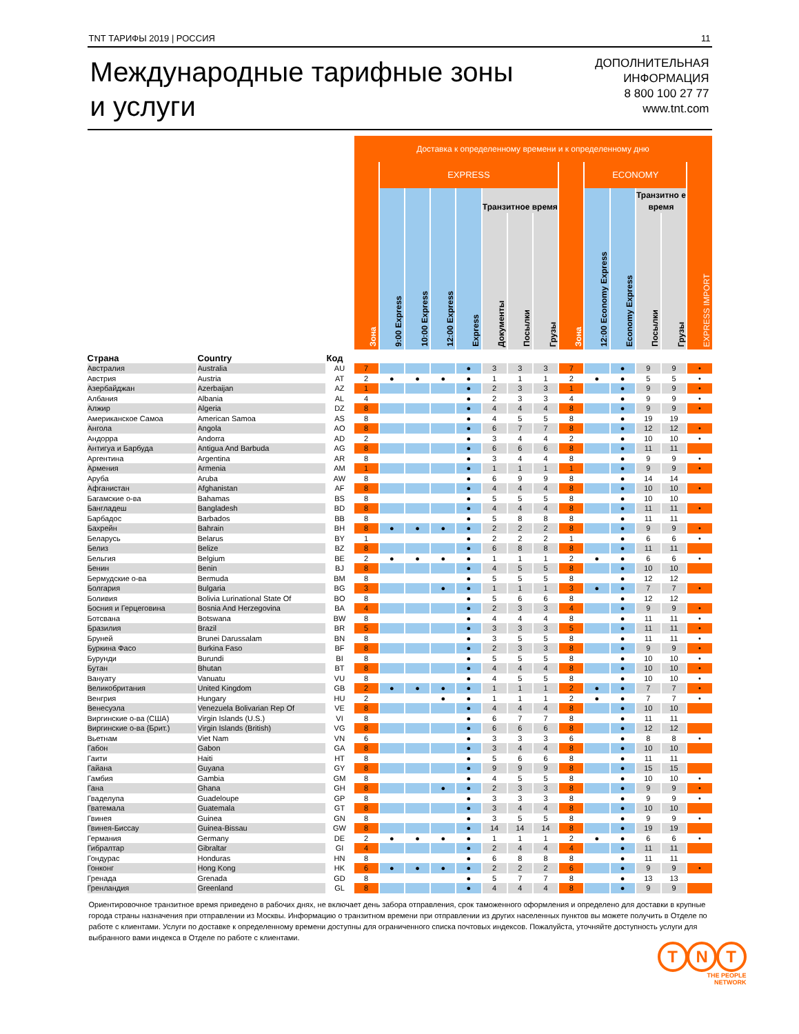TNT ТАРИФЫ 2019 | РОССИЯ 11
Международные тарифные зоны
и услуги
ДОПОЛНИТЕЛЬНАЯ
ИНФОРМАЦИЯ
8 800 100 27 77
www.tnt.com
| | | | Доставка к определенному времени и к определенному дню | | | | | | | | | | | | | |
| | | | Зона | EXPRESS | | | | | | | Зона | ECONOMY | | | | EXPRESS IMPORT |
| | | | | 9:00 Express | 10:00 Express | 12:00 Express | Express | Транзитное время | | | | 12:00 Economy Express | Economy Express | Транзитно е время | | |
| | | | | | | | | Документы | Посылки | Грузы | | | | Посылки | Грузы | |
| Страна | Country | Код | | | | | | | | | | | | | | |
| Австралия | Australia | AU | 7 | | | | ● | 3 | 3 | 3 | 7 | | ● | 9 | 9 | • |
| Австрия | Austria | AT | 2 | ● | ● | ● | ● | 1 | 1 | 1 | 2 | ● | ● | 5 | 5 | • |
| Азербайджан | Azerbaijan | AZ | 1 | | | | ● | 2 | 3 | 3 | 1 | | ● | 9 | 9 | • |
| Албания | Albania | AL | 4 | | | | ● | 2 | 3 | 3 | 4 | | ● | 9 | 9 | • |
| Алжир | Algeria | DZ | 8 | | | | ● | 4 | 4 | 4 | 8 | | ● | 9 | 9 | • |
| Американское Самоа | American Samoa | AS | 8 | | | | ● | 4 | 5 | 5 | 8 | | ● | 19 | 19 | |
| Ангола | Angola | AO | 8 | | | | ● | 6 | 7 | 7 | 8 | | ● | 12 | 12 | • |
| Андорра | Andorra | AD | 2 | | | | ● | 3 | 4 | 4 | 2 | | ● | 10 | 10 | • |
| Антигуа и Барбуда | Antigua And Barbuda | AG | 8 | | | | ● | 6 | 6 | 6 | 8 | | ● | 11 | 11 | |
| Аргентина | Argentina | AR | 8 | | | | ● | 3 | 4 | 4 | 8 | | ● | 9 | 9 | • |
| Армения | Armenia | AM | 1 | | | | ● | 1 | 1 | 1 | 1 | | ● | 9 | 9 | • |
| Аруба | Aruba | AW | 8 | | | | ● | 6 | 9 | 9 | 8 | | ● | 14 | 14 | |
| Афганистан | Afghanistan | AF | 8 | | | | ● | 4 | 4 | 4 | 8 | | ● | 10 | 10 | • |
| Багамские о-ва | Bahamas | BS | 8 | | | | ● | 5 | 5 | 5 | 8 | | ● | 10 | 10 | |
| Бангладеш | Bangladesh | BD | 8 | | | | ● | 4 | 4 | 4 | 8 | | ● | 11 | 11 | • |
| Барбадос | Barbados | BB | 8 | | | | ● | 5 | 8 | 8 | 8 | | ● | 11 | 11 | |
| Бахрейн | Bahrain | BH | 8 | ● | ● | ● | ● | 2 | 2 | 2 | 8 | | ● | 9 | 9 | • |
| Беларусь | Belarus | BY | 1 | | | | ● | 2 | 2 | 2 | 1 | | ● | 6 | 6 | • |
| Белиз | Belize | BZ | 8 | | | | ● | 6 | 8 | 8 | 8 | | ● | 11 | 11 | |
| Бельгия | Belgium | BE | 2 | ● | ● | ● | ● | 1 | 1 | 1 | 2 | ● | ● | 6 | 6 | • |
| Бенин | Benin | BJ | 8 | | | | ● | 4 | 5 | 5 | 8 | | ● | 10 | 10 | |
| Бермудские о-ва | Bermuda | BM | 8 | | | | ● | 5 | 5 | 5 | 8 | | ● | 12 | 12 | |
| Болгария | Bulgaria | BG | 3 | | | ● | ● | 1 | 1 | 1 | 3 | ● | ● | 7 | 7 | • |
| Боливия | Bolivia Lurinational State Of | BO | 8 | | | | ● | 5 | 6 | 6 | 8 | | ● | 12 | 12 | |
| Босния и Герцеговина | Bosnia And Herzegovina | BA | 4 | | | | ● | 2 | 3 | 3 | 4 | | ● | 9 | 9 | • |
| Ботсвана | Botswana | BW | 8 | | | | ● | 4 | 4 | 4 | 8 | | ● | 11 | 11 | • |
| Бразилия | Brazil | BR | 5 | | | | ● | 3 | 3 | 3 | 5 | | ● | 11 | 11 | • |
| Бруней | Brunei Darussalam | BN | 8 | | | | ● | 3 | 5 | 5 | 8 | | ● | 11 | 11 | • |
| Буркина Фасо | Burkina Faso | BF | 8 | | | | ● | 2 | 3 | 3 | 8 | | ● | 9 | 9 | • |
| Бурунди | Burundi | BI | 8 | | | | ● | 5 | 5 | 5 | 8 | | ● | 10 | 10 | • |
| Бутан | Bhutan | BT | 8 | | | | ● | 4 | 4 | 4 | 8 | | ● | 10 | 10 | • |
| Вануату | Vanuatu | VU | 8 | | | | ● | 4 | 5 | 5 | 8 | | ● | 10 | 10 | • |
| Великобритания | United Kingdom | GB | 2 | ● | ● | ● | ● | 1 | 1 | 1 | 2 | ● | ● | 7 | 7 | • |
| Венгрия | Hungary | HU | 2 | | | ● | ● | 1 | 1 | 1 | 2 | ● | ● | 7 | 7 | • |
| Венесуэла | Venezuela Bolivarian Rep Of | VE | 8 | | | | ● | 4 | 4 | 4 | 8 | | ● | 10 | 10 | |
| Виргинские о-ва (США) | Virgin Islands (U.S.) | VI | 8 | | | | ● | 6 | 7 | 7 | 8 | | ● | 11 | 11 | |
| Виргинские о-ва {Брит.) | Virgin Islands (British) | VG | 8 | | | | ● | 6 | 6 | 6 | 8 | | ● | 12 | 12 | |
| Вьетнам | Viet Nam | VN | 6 | | | | ● | 3 | 3 | 3 | 6 | | ● | 8 | 8 | • |
| Габон | Gabon | GA | 8 | | | | ● | 3 | 4 | 4 | 8 | | ● | 10 | 10 | |
| Гаити | Haiti | HT | 8 | | | | ● | 5 | 6 | 6 | 8 | | ● | 11 | 11 | |
| Гайана | Guyana | GY | 8 | | | | ● | 9 | 9 | 9 | 8 | | ● | 15 | 15 | |
| Гамбия | Gambia | GM | 8 | | | | ● | 4 | 5 | 5 | 8 | | ● | 10 | 10 | • |
| Гана | Ghana | GH | 8 | | | ● | ● | 2 | 3 | 3 | 8 | | ● | 9 | 9 | • |
| Гваделупа | Guadeloupe | GP | 8 | | | | ● | 3 | 3 | 3 | 8 | | ● | 9 | 9 | • |
| Гватемала | Guatemala | GT | 8 | | | | ● | 3 | 4 | 4 | 8 | | ● | 10 | 10 | |
| Гвинея | Guinea | GN | 8 | | | | ● | 3 | 5 | 5 | 8 | | ● | 9 | 9 | • |
| Гвинея-Биссау | Guinea-Bissau | GW | 8 | | | | ● | 14 | 14 | 14 | 8 | | ● | 19 | 19 | |
| Германия | Germany | DE | 2 | ● | ● | ● | ● | 1 | 1 | 1 | 2 | ● | ● | 6 | 6 | • |
| Гибралтар | Gibraltar | GI | 4 | | | | ● | 2 | 4 | 4 | 4 | | ● | 11 | 11 | |
| Гондурас | Honduras | HN | 8 | | | | ● | 6 | 8 | 8 | 8 | | ● | 11 | 11 | |
| Гонконг | Hong Kong | HK | 6 | ● | ● | ● | ● | 2 | 2 | 2 | 6 | | ● | 9 | 9 | • |
| Гренада | Grenada | GD | 8 | | | | ● | 5 | 7 | 7 | 8 | | ● | 13 | 13 | |
| Гренландия | Greenland | GL | 8 | | | | ● | 4 | 4 | 4 | 8 | | ● | 9 | 9 | |
Ориентировочное транзитное время приведено в рабочих днях, не включает день забора отправления, срок таможенного оформления и определено для доставки в крупные города страны назначения при отправлении из Москвы. Информацию о транзитном времени при отправлении из других населенных пунктов вы можете получить в Отделе по работе с клиентами. Услуги по доставке к определенному времени доступны для ограниченного списка почтовых индексов. Пожалуйста, уточняйте доступность услуги для выбранного вами индекса в Отделе по работе с клиентами.
T N T
THE PEOPLE
NETWORK